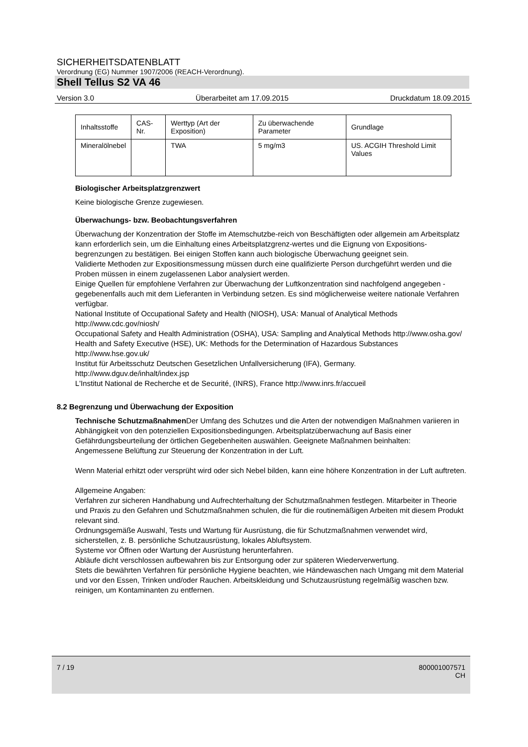SICHERHEITSDATENBLATT
Verordnung (EG) Nummer 1907/2006 (REACH-Verordnung).
Shell Tellus S2 VA 46
Version 3.0 Überarbeitet am 17.09.2015 Druckdatum 18.09.2015
| Inhaltsstoffe | CAS-Nr. | Werttyp (Art der Exposition) | Zu überwachende Parameter | Grundlage |
| Mineralölnebel | | TWA | 5 mg/m3 | US. ACGIH Threshold Limit Values |
Biologischer Arbeitsplatzgrenzwert
Keine biologische Grenze zugewiesen.
Überwachungs- bzw. Beobachtungsverfahren
Überwachung der Konzentration der Stoffe im Atemschutzbe-reich von Beschäftigten oder allgemein am Arbeitsplatz kann erforderlich sein, um die Einhaltung eines Arbeitsplatzgrenz-wertes und die Eignung von Expositions-begrenzungen zu bestätigen. Bei einigen Stoffen kann auch biologische Überwachung geeignet sein.
Validierte Methoden zur Expositionsmessung müssen durch eine qualifizierte Person durchgeführt werden und die Proben müssen in einem zugelassenen Labor analysiert werden.
Einige Quellen für empfohlene Verfahren zur Überwachung der Luftkonzentration sind nachfolgend angegeben - gegebenenfalls auch mit dem Lieferanten in Verbindung setzen. Es sind möglicherweise weitere nationale Verfahren verfügbar.
National Institute of Occupational Safety and Health (NIOSH), USA: Manual of Analytical Methods http://www.cdc.gov/niosh/
Occupational Safety and Health Administration (OSHA), USA: Sampling and Analytical Methods http://www.osha.gov/
Health and Safety Executive (HSE), UK: Methods for the Determination of Hazardous Substances http://www.hse.gov.uk/
Institut für Arbeitsschutz Deutschen Gesetzlichen Unfallversicherung (IFA), Germany. http://www.dguv.de/inhalt/index.jsp
L'Institut National de Recherche et de Securité, (INRS), France http://www.inrs.fr/accueil
8.2 Begrenzung und Überwachung der Exposition
Technische Schutzmaßnahmen Der Umfang des Schutzes und die Arten der notwendigen Maßnahmen variieren in Abhängigkeit von den potenziellen Expositionsbedingungen. Arbeitsplatzüberwachung auf Basis einer Gefährdungsbeurteilung der örtlichen Gegebenheiten auswählen. Geeignete Maßnahmen beinhalten:
Angemessene Belüftung zur Steuerung der Konzentration in der Luft.
Wenn Material erhitzt oder versprüht wird oder sich Nebel bilden, kann eine höhere Konzentration in der Luft auftreten.
Allgemeine Angaben:
Verfahren zur sicheren Handhabung und Aufrechterhaltung der Schutzmaßnahmen festlegen. Mitarbeiter in Theorie und Praxis zu den Gefahren und Schutzmaßnahmen schulen, die für die routinemäßigen Arbeiten mit diesem Produkt relevant sind.
Ordnungsgemäße Auswahl, Tests und Wartung für Ausrüstung, die für Schutzmaßnahmen verwendet wird, sicherstellen, z. B. persönliche Schutzausrüstung, lokales Abluftsystem.
Systeme vor Öffnen oder Wartung der Ausrüstung herunterfahren.
Abläufe dicht verschlossen aufbewahren bis zur Entsorgung oder zur späteren Wiederverwertung.
Stets die bewährten Verfahren für persönliche Hygiene beachten, wie Händewaschen nach Umgang mit dem Material und vor den Essen, Trinken und/oder Rauchen. Arbeitskleidung und Schutzausrüstung regelmäßig waschen bzw. reinigen, um Kontaminanten zu entfernen.
7 / 19 800001007571
CH